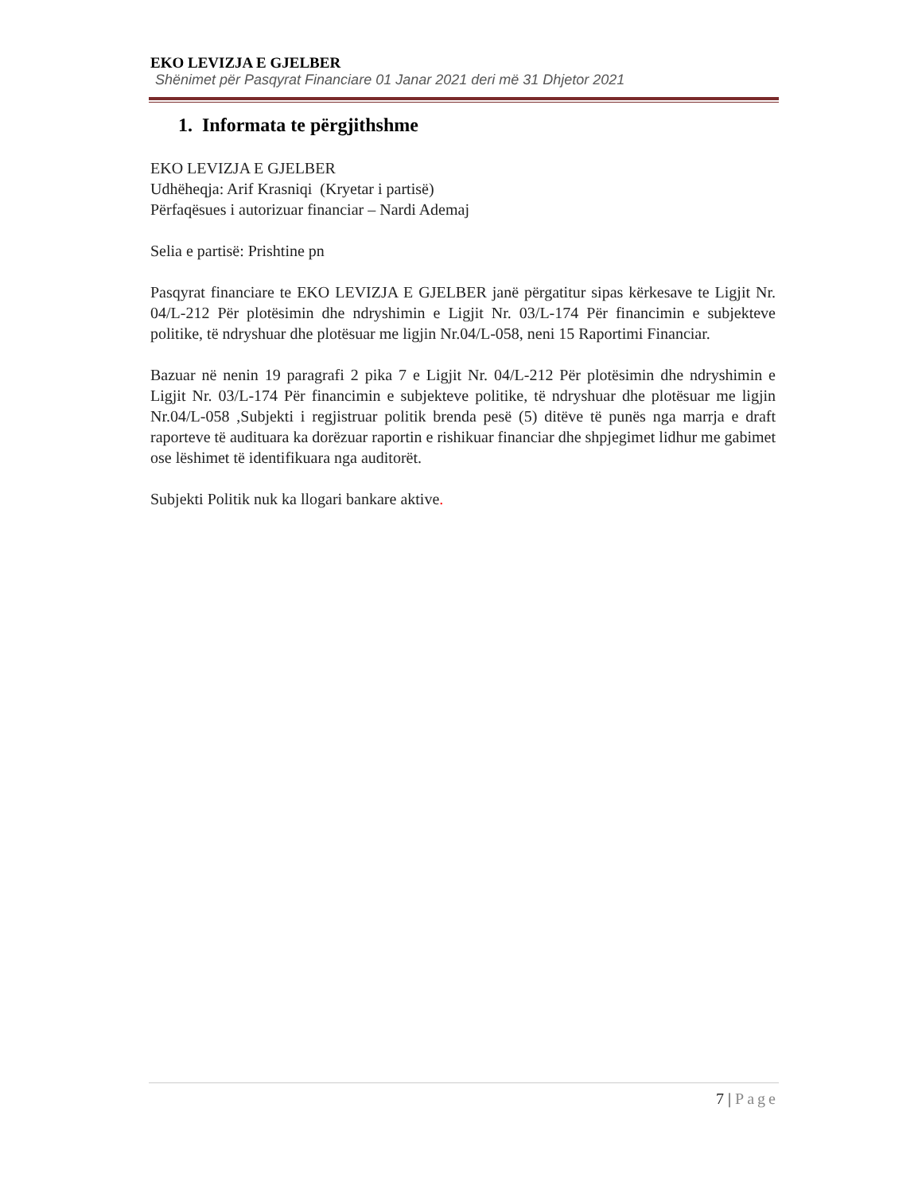EKO LEVIZJA E GJELBER
Shënimet për Pasqyrat Financiare 01 Janar 2021 deri më 31 Dhjetor 2021
1. Informata te përgjithshme
EKO LEVIZJA E GJELBER
Udhëheqja: Arif Krasniqi (Kryetar i partisë)
Përfaqësues i autorizuar financiar – Nardi Ademaj
Selia e partisë: Prishtine pn
Pasqyrat financiare te EKO LEVIZJA E GJELBER janë përgatitur sipas kërkesave te Ligjit Nr. 04/L-212 Për plotësimin dhe ndryshimin e Ligjit Nr. 03/L-174 Për financimin e subjekteve politike, të ndryshuar dhe plotësuar me ligjin Nr.04/L-058, neni 15 Raportimi Financiar.
Bazuar në nenin 19 paragrafi 2 pika 7 e Ligjit Nr. 04/L-212 Për plotësimin dhe ndryshimin e Ligjit Nr. 03/L-174 Për financimin e subjekteve politike, të ndryshuar dhe plotësuar me ligjin Nr.04/L-058 ,Subjekti i regjistruar politik brenda pesë (5) ditëve të punës nga marrja e draft raporteve të audituara ka dorëzuar raportin e rishikuar financiar dhe shpjegimet lidhur me gabimet ose lëshimet të identifikuara nga auditorët.
Subjekti Politik nuk ka llogari bankare aktive.
7 | Page